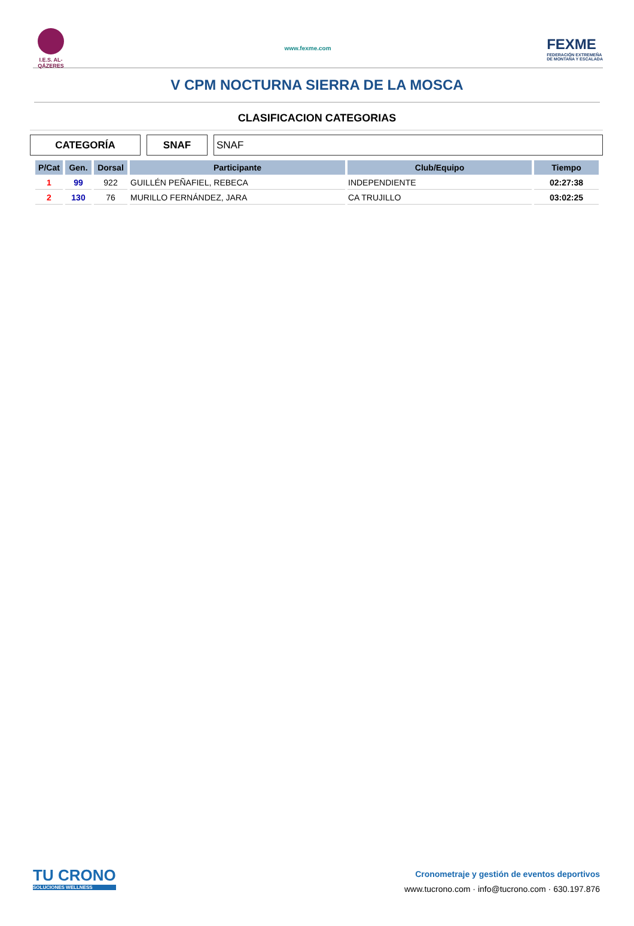I.E.S. AL-QÁZERES
www.fexme.com
FEXME
FEDERACIÓN EXTREMEÑA
DE MONTAÑA Y ESCALADA
V CPM NOCTURNA SIERRA DE LA MOSCA
CLASIFICACION CATEGORIAS
CATEGORÍA SNAF SNAF
| P/Cat | Gen. | Dorsal | Participante | Club/Equipo | Tiempo |
| --- | --- | --- | --- | --- | --- |
| 1 | 99 | 922 | GUILLÉN PEÑAFIEL, REBECA | INDEPENDIENTE | 02:27:38 |
| 2 | 130 | 76 | MURILLO FERNÁNDEZ, JARA | CA TRUJILLO | 03:02:25 |
TU CRONO
SOLUCIONES WELLNESS
Cronometraje y gestión de eventos deportivos
www.tucrono.com · info@tucrono.com · 630.197.876